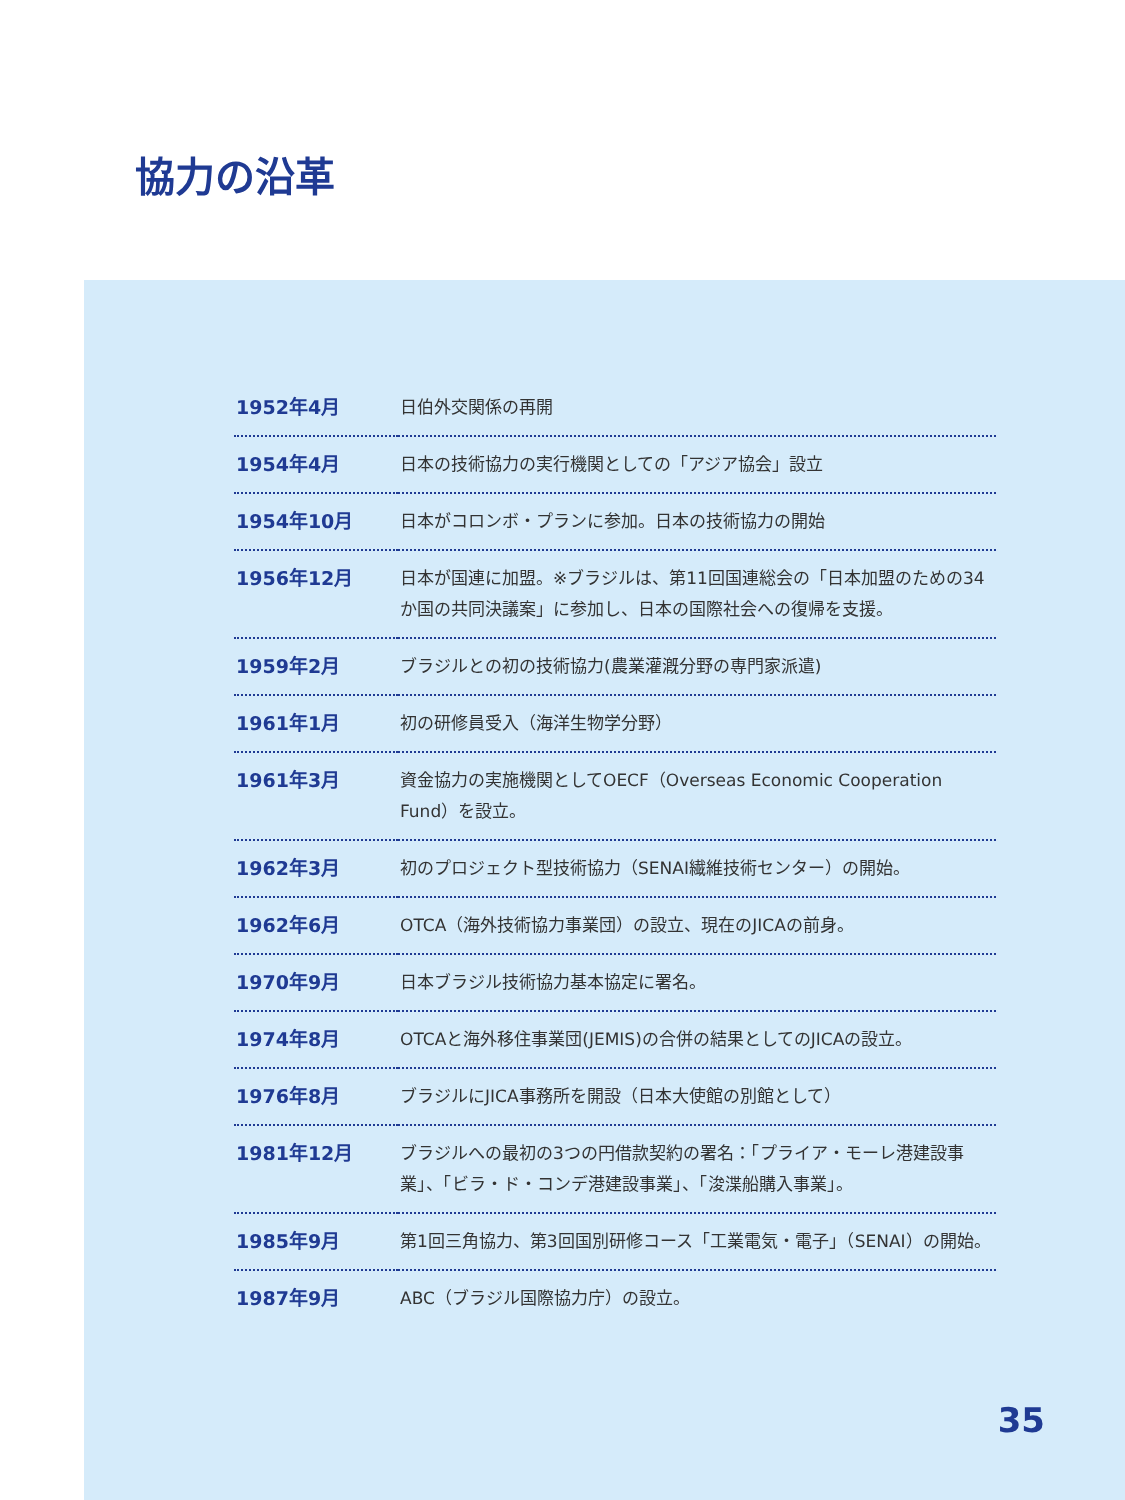協力の沿革
| 1952年4月 | 日伯外交関係の再開 |
| 1954年4月 | 日本の技術協力の実行機関としての「アジア協会」設立 |
| 1954年10月 | 日本がコロンボ・プランに参加。日本の技術協力の開始 |
| 1956年12月 | 日本が国連に加盟。※ブラジルは、第11回国連総会の「日本加盟のための34か国の共同決議案」に参加し、日本の国際社会への復帰を支援。 |
| 1959年2月 | ブラジルとの初の技術協力(農業灌漑分野の専門家派遣) |
| 1961年1月 | 初の研修員受入（海洋生物学分野） |
| 1961年3月 | 資金協力の実施機関としてOECF（Overseas Economic Cooperation Fund）を設立。 |
| 1962年3月 | 初のプロジェクト型技術協力（SENAI繊維技術センター）の開始。 |
| 1962年6月 | OTCA（海外技術協力事業団）の設立、現在のJICAの前身。 |
| 1970年9月 | 日本ブラジル技術協力基本協定に署名。 |
| 1974年8月 | OTCAと海外移住事業団(JEMIS)の合併の結果としてのJICAの設立。 |
| 1976年8月 | ブラジルにJICA事務所を開設（日本大使館の別館として） |
| 1981年12月 | ブラジルへの最初の3つの円借款契約の署名：「プライア・モーレ港建設事業」、「ビラ・ド・コンデ港建設事業」、「浚渫船購入事業」。 |
| 1985年9月 | 第1回三角協力、第3回国別研修コース「工業電気・電子」（SENAI）の開始。 |
| 1987年9月 | ABC（ブラジル国際協力庁）の設立。 |
35